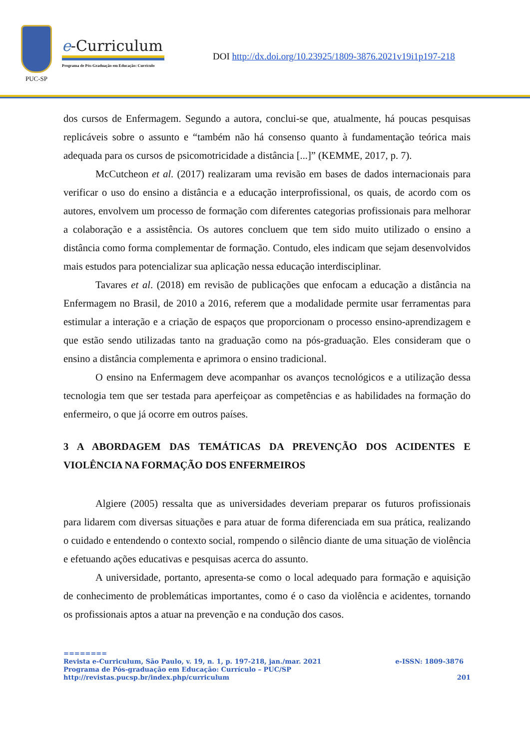PUC-SP
e-Curriculum
Programa de Pós-Graduação em Educação: Currículo
DOI http://dx.doi.org/10.23925/1809-3876.2021v19i1p197-218
dos cursos de Enfermagem. Segundo a autora, conclui-se que, atualmente, há poucas pesquisas replicáveis sobre o assunto e “também não há consenso quanto à fundamentação teórica mais adequada para os cursos de psicomotricidade a distância [...]” (KEMME, 2017, p. 7).
McCutcheon et al. (2017) realizaram uma revisão em bases de dados internacionais para verificar o uso do ensino a distância e a educação interprofissional, os quais, de acordo com os autores, envolvem um processo de formação com diferentes categorias profissionais para melhorar a colaboração e a assistência. Os autores concluem que tem sido muito utilizado o ensino a distância como forma complementar de formação. Contudo, eles indicam que sejam desenvolvidos mais estudos para potencializar sua aplicação nessa educação interdisciplinar.
Tavares et al. (2018) em revisão de publicações que enfocam a educação a distância na Enfermagem no Brasil, de 2010 a 2016, referem que a modalidade permite usar ferramentas para estimular a interação e a criação de espaços que proporcionam o processo ensino-aprendizagem e que estão sendo utilizadas tanto na graduação como na pós-graduação. Eles consideram que o ensino a distância complementa e aprimora o ensino tradicional.
O ensino na Enfermagem deve acompanhar os avanços tecnológicos e a utilização dessa tecnologia tem que ser testada para aperfeiçoar as competências e as habilidades na formação do enfermeiro, o que já ocorre em outros países.
3 A ABORDAGEM DAS TEMÁTICAS DA PREVENÇÃO DOS ACIDENTES E VIOLÊNCIA NA FORMAÇÃO DOS ENFERMEIROS
Algiere (2005) ressalta que as universidades deveriam preparar os futuros profissionais para lidarem com diversas situações e para atuar de forma diferenciada em sua prática, realizando o cuidado e entendendo o contexto social, rompendo o silêncio diante de uma situação de violência e efetuando ações educativas e pesquisas acerca do assunto.
A universidade, portanto, apresenta-se como o local adequado para formação e aquisição de conhecimento de problemáticas importantes, como é o caso da violência e acidentes, tornando os profissionais aptos a atuar na prevenção e na condução dos casos.
========
Revista e-Curriculum, São Paulo, v. 19, n. 1, p. 197-218, jan./mar. 2021 e-ISSN: 1809-3876
Programa de Pós-graduação em Educação: Currículo – PUC/SP
http://revistas.pucsp.br/index.php/curriculum 201